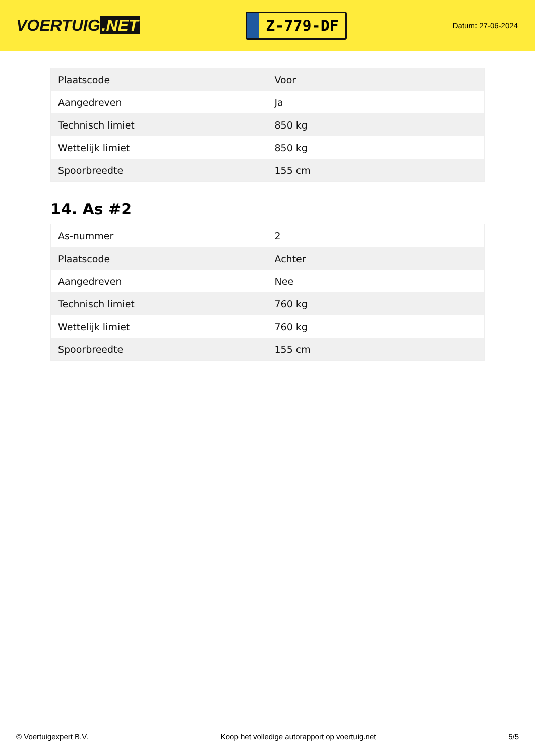VOERTUIG.NET
Z-779-DF
Datum: 27-06-2024
| Plaatscode | Voor |
| Aangedreven | Ja |
| Technisch limiet | 850 kg |
| Wettelijk limiet | 850 kg |
| Spoorbreedte | 155 cm |
14. As #2
| As-nummer | 2 |
| Plaatscode | Achter |
| Aangedreven | Nee |
| Technisch limiet | 760 kg |
| Wettelijk limiet | 760 kg |
| Spoorbreedte | 155 cm |
© Voertuigexpert B.V. Koop het volledige autorapport op voertuig.net 5/5